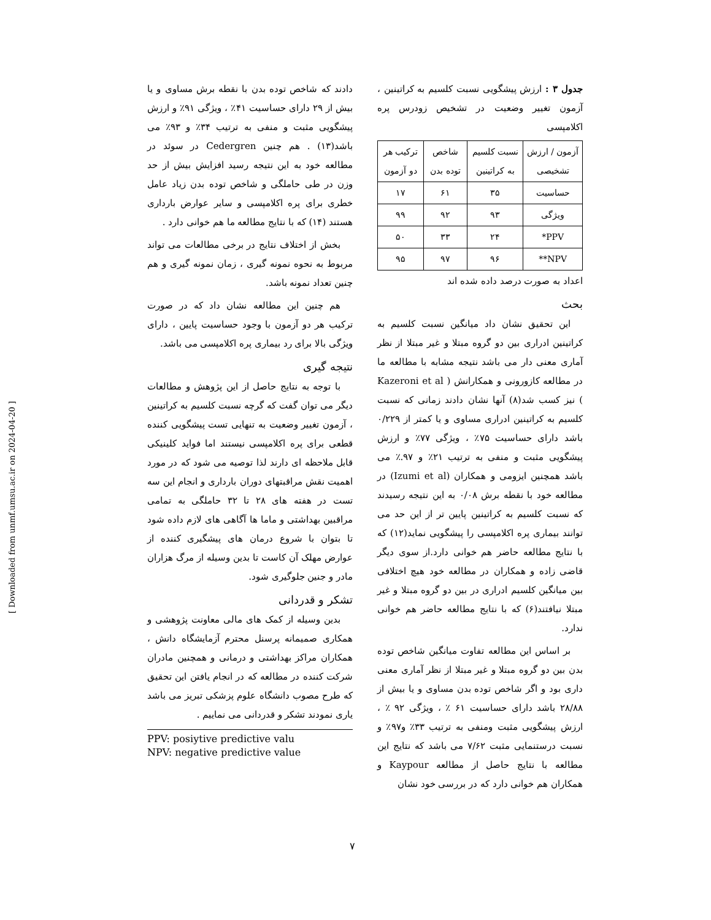جدول ۳ : ارزش پیشگویی نسبت کلسیم به کراتینین ، آزمون تغییر وضعیت در تشخیص زودرس پره اکلامپسی
| آزمون / ارزش تشخیصی | نسبت کلسیم به کراتینین | شاخص توده بدن | ترکیب هر دو آزمون |
| --- | --- | --- | --- |
| حساسیت | ۳۵ | ۶۱ | ۱۷ |
| ویژگی | ۹۳ | ۹۲ | ۹۹ |
| PPV* | ۲۴ | ۳۳ | ۵۰ |
| NPV** | ۹۶ | ۹۷ | ۹۵ |
اعداد به صورت درصد داده شده اند
بحث
این تحقیق نشان داد میانگین نسبت کلسیم به کراتینین ادراری بین دو گروه مبتلا و غیر مبتلا از نظر آماری معنی دار می باشد نتیجه مشابه با مطالعه ما در مطالعه کازورونی و همکارانش ( Kazeroni et al ) نیز کسب شد(۸) آنها نشان دادند زمانی که نسبت کلسیم به کراتینین ادراری مساوی و یا کمتر از ۰/۲۲۹ باشد دارای حساسیت ۷۵٪ ، ویژگی ۷۷٪ و ارزش پیشگویی مثبت و منفی به ترتیب ۲۱٪ و ۹۷.٪ می باشد همچنین ایزومی و همکاران (Izumi et al) در مطالعه خود با نقطه برش ۰/۰۸ به این نتیجه رسیدند که نسبت کلسیم به کراتینین پایین تر از این حد می توانند بیماری پره اکلامپسی را پیشگویی نماید(۱۲) که با نتایج مطالعه حاضر هم خوانی دارد.از سوی دیگر قاضی زاده و همکاران در مطالعه خود هیچ اختلافی بین میانگین کلسیم ادراری در بین دو گروه مبتلا و غیر مبتلا نیافتند(۶) که با نتایج مطالعه حاضر هم خوانی ندارد.
بر اساس این مطالعه تفاوت میانگین شاخص توده بدن بین دو گروه مبتلا و غیر مبتلا از نظر آماری معنی داری بود و اگر شاخص توده بدن مساوی و یا بیش از ۲۸/۸۸ باشد دارای حساسیت ۶۱ ٪ ، ویژگی ۹۲ ٪ ، ارزش پیشگویی مثبت ومنفی به ترتیب ۳۳٪ و۹۷٪ و نسبت درستنمایی مثبت ۷/۶۲ می باشد که نتایج این مطالعه با نتایج حاصل از مطالعه Kaypour و همکاران هم خوانی دارد که در بررسی خود نشان
دادند که شاخص توده بدن با نقطه برش مساوی و یا بیش از ۲۹ دارای حساسیت ۴۱٪ ، ویژگی ۹۱٪ و ارزش پیشگویی مثبت و منفی به ترتیب ۳۴٪ و ۹۳٪ می باشد(۱۳) . هم چنین Cedergren در سوئد در مطالعه خود به این نتیجه رسید افزایش بیش از حد وزن در طی حاملگی و شاخص توده بدن زیاد عامل خطری برای پره اکلامپسی و سایر عوارض بارداری هستند (۱۴) که با نتایج مطالعه ما هم خوانی دارد .
بخش از اختلاف نتایج در برخی مطالعات می تواند مربوط به نحوه نمونه گیری ، زمان نمونه گیری و هم چنین تعداد نمونه باشد.
هم چنین این مطالعه نشان داد که در صورت ترکیب هر دو آزمون با وجود حساسیت پایین ، دارای ویژگی بالا برای رد بیماری پره اکلامپسی می باشد.
نتیجه گیری
با توجه به نتایج حاصل از این پژوهش و مطالعات دیگر می توان گفت که گرچه نسبت کلسیم به کراتینین ، آزمون تغییر وضعیت به تنهایی تست پیشگویی کننده قطعی برای پره اکلامپسی نیستند اما فواید کلینیکی قابل ملاحظه ای دارند لذا توصیه می شود که در مورد اهمیت نقش مراقبتهای دوران بارداری و انجام این سه تست در هفته های ۲۸ تا ۳۲ حاملگی به تمامی مراقبین بهداشتی و ماما ها آگاهی های لازم داده شود تا بتوان با شروع درمان های پیشگیری کننده از عوارض مهلک آن کاست تا بدین وسیله از مرگ هزاران مادر و جنین جلوگیری شود.
تشکر و قدردانی
بدین وسیله از کمک های مالی معاونت پژوهشی و همکاری صمیمانه پرسنل محترم آزمایشگاه دانش ، همکاران مراکز بهداشتی و درمانی و همچنین مادران شرکت کننده در مطالعه که در انجام یافتن این تحقیق که طرح مصوب دانشگاه علوم پزشکی تبریز می باشد یاری نمودند تشکر و قدردانی می نماییم .
PPV: posiytive predictive valu
NPV: negative predictive value
[ Downloaded from unmf.umsu.ac.ir on 2024-04-20 ]
۷